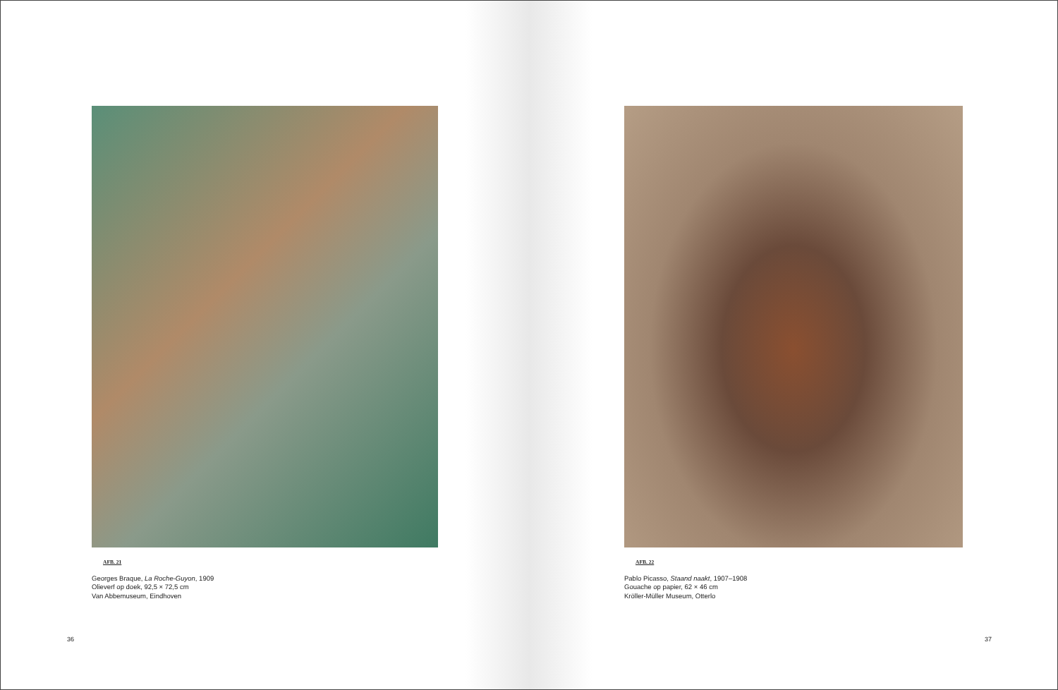AFB. 21
Georges Braque, La Roche-Guyon, 1909
Olieverf op doek, 92,5 × 72,5 cm
Van Abbemuseum, Eindhoven
36
AFB. 22
Pablo Picasso, Staand naakt, 1907–1908
Gouache op papier, 62 × 46 cm
Kröller-Müller Museum, Otterlo
37